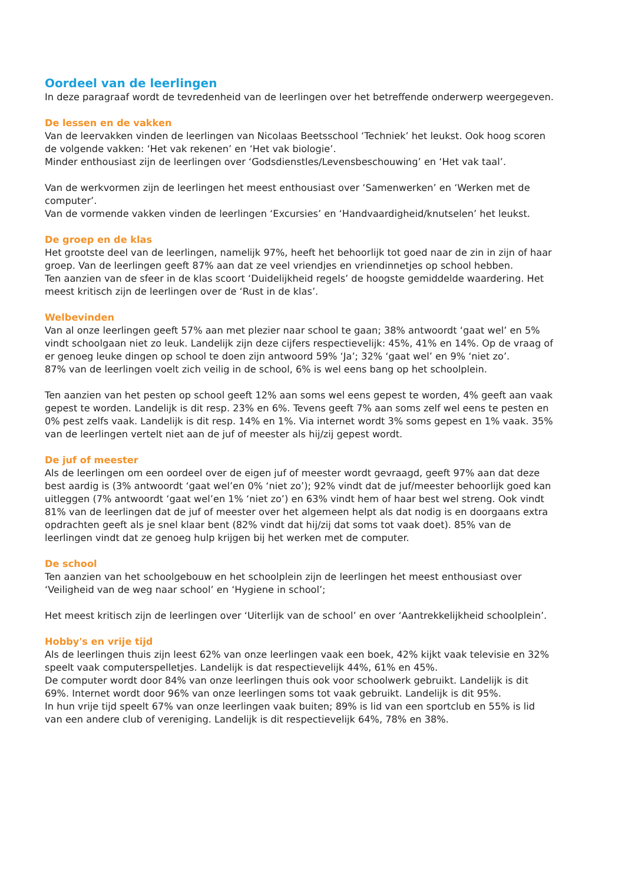Oordeel van de leerlingen
In deze paragraaf wordt de tevredenheid van de leerlingen over het betreffende onderwerp weergegeven.
De lessen en de vakken
Van de leervakken vinden de leerlingen van Nicolaas Beetsschool ‘Techniek’ het leukst. Ook hoog scoren de volgende vakken: ‘Het vak rekenen’ en ‘Het vak biologie’.
Minder enthousiast zijn de leerlingen over ‘Godsdienstles/Levensbeschouwing’ en ‘Het vak taal’.
Van de werkvormen zijn de leerlingen het meest enthousiast over ‘Samenwerken’ en ‘Werken met de computer’.
Van de vormende vakken vinden de leerlingen ‘Excursies’ en ‘Handvaardigheid/knutselen’ het leukst.
De groep en de klas
Het grootste deel van de leerlingen, namelijk 97%, heeft het behoorlijk tot goed naar de zin in zijn of haar groep. Van de leerlingen geeft 87% aan dat ze veel vriendjes en vriendinnetjes op school hebben.
Ten aanzien van de sfeer in de klas scoort ‘Duidelijkheid regels’ de hoogste gemiddelde waardering. Het meest kritisch zijn de leerlingen over de ‘Rust in de klas’.
Welbevinden
Van al onze leerlingen geeft 57% aan met plezier naar school te gaan; 38% antwoordt ‘gaat wel’ en 5% vindt schoolgaan niet zo leuk. Landelijk zijn deze cijfers respectievelijk: 45%, 41% en 14%. Op de vraag of er genoeg leuke dingen op school te doen zijn antwoord 59% ‘Ja’; 32% ‘gaat wel’ en 9% ‘niet zo’.
87% van de leerlingen voelt zich veilig in de school, 6% is wel eens bang op het schoolplein.
Ten aanzien van het pesten op school geeft 12% aan soms wel eens gepest te worden, 4% geeft aan vaak gepest te worden. Landelijk is dit resp. 23% en 6%. Tevens geeft 7% aan soms zelf wel eens te pesten en 0% pest zelfs vaak. Landelijk is dit resp. 14% en 1%. Via internet wordt 3% soms gepest en 1% vaak. 35% van de leerlingen vertelt niet aan de juf of meester als hij/zij gepest wordt.
De juf of meester
Als de leerlingen om een oordeel over de eigen juf of meester wordt gevraagd, geeft 97% aan dat deze best aardig is (3% antwoordt ‘gaat wel’en 0% ‘niet zo’); 92% vindt dat de juf/meester behoorlijk goed kan uitleggen (7% antwoordt ‘gaat wel’en 1% ‘niet zo’) en 63% vindt hem of haar best wel streng. Ook vindt 81% van de leerlingen dat de juf of meester over het algemeen helpt als dat nodig is en doorgaans extra opdrachten geeft als je snel klaar bent (82% vindt dat hij/zij dat soms tot vaak doet). 85% van de leerlingen vindt dat ze genoeg hulp krijgen bij het werken met de computer.
De school
Ten aanzien van het schoolgebouw en het schoolplein zijn de leerlingen het meest enthousiast over ‘Veiligheid van de weg naar school’ en ‘Hygiene in school’;
Het meest kritisch zijn de leerlingen over ‘Uiterlijk van de school’ en over ‘Aantrekkelijkheid schoolplein’.
Hobby's en vrije tijd
Als de leerlingen thuis zijn leest 62% van onze leerlingen vaak een boek, 42% kijkt vaak televisie en 32% speelt vaak computerspelletjes. Landelijk is dat respectievelijk 44%, 61% en 45%.
De computer wordt door 84% van onze leerlingen thuis ook voor schoolwerk gebruikt. Landelijk is dit 69%. Internet wordt door 96% van onze leerlingen soms tot vaak gebruikt. Landelijk is dit 95%.
In hun vrije tijd speelt 67% van onze leerlingen vaak buiten; 89% is lid van een sportclub en 55% is lid van een andere club of vereniging. Landelijk is dit respectievelijk 64%, 78% en 38%.